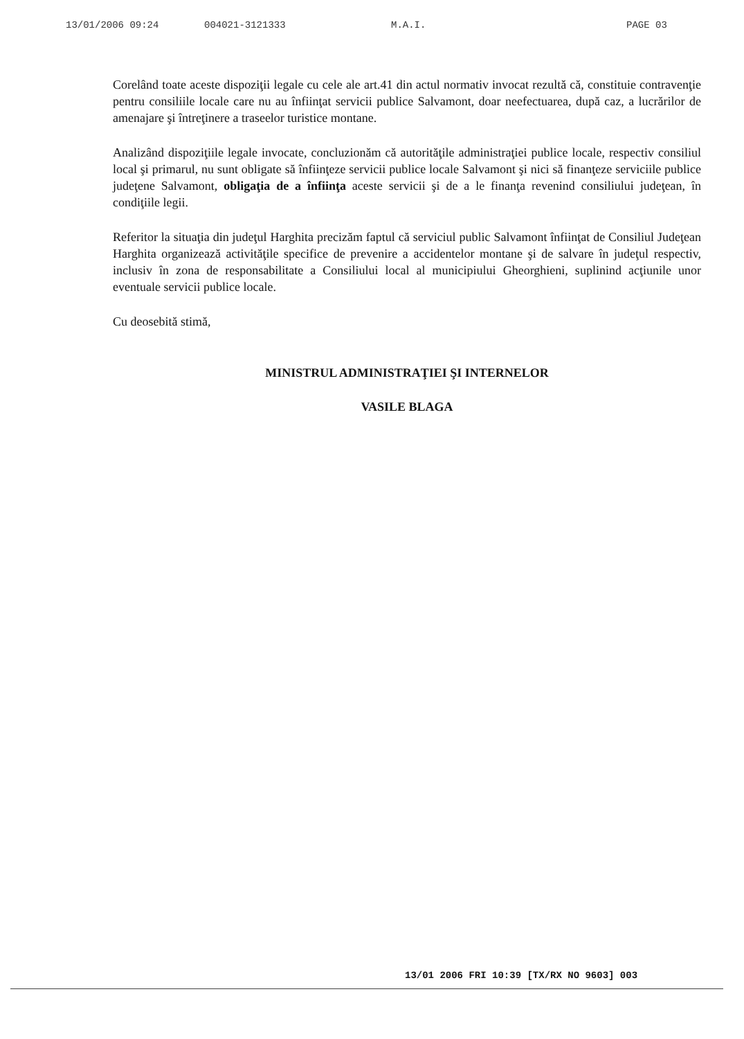13/01/2006 09:24 004021-3121333 M.A.I. PAGE 03
Corelând toate aceste dispoziţii legale cu cele ale art.41 din actul normativ invocat rezultă că, constituie contravenţie pentru consiliile locale care nu au înfiinţat servicii publice Salvamont, doar neefectuarea, după caz, a lucrărilor de amenajare şi întreţinere a traseelor turistice montane.
Analizând dispoziţiile legale invocate, concluzionăm că autorităţile administraţiei publice locale, respectiv consiliul local şi primarul, nu sunt obligate să înfiinţeze servicii publice locale Salvamont şi nici să finanţeze serviciile publice judeţene Salvamont, obligaţia de a înfiinţa aceste servicii şi de a le finanţa revenind consiliului judeţean, în condiţiile legii.
Referitor la situaţia din judeţul Harghita precizăm faptul că serviciul public Salvamont înfiinţat de Consiliul Judeţean Harghita organizează activităţile specifice de prevenire a accidentelor montane şi de salvare în judeţul respectiv, inclusiv în zona de responsabilitate a Consiliului local al municipiului Gheorghieni, suplinind acţiunile unor eventuale servicii publice locale.
Cu deosebită stimă,
MINISTRUL ADMINISTRAŢIEI ŞI INTERNELOR
VASILE BLAGA
13/01 2006 FRI 10:39 [TX/RX NO 9603] 003